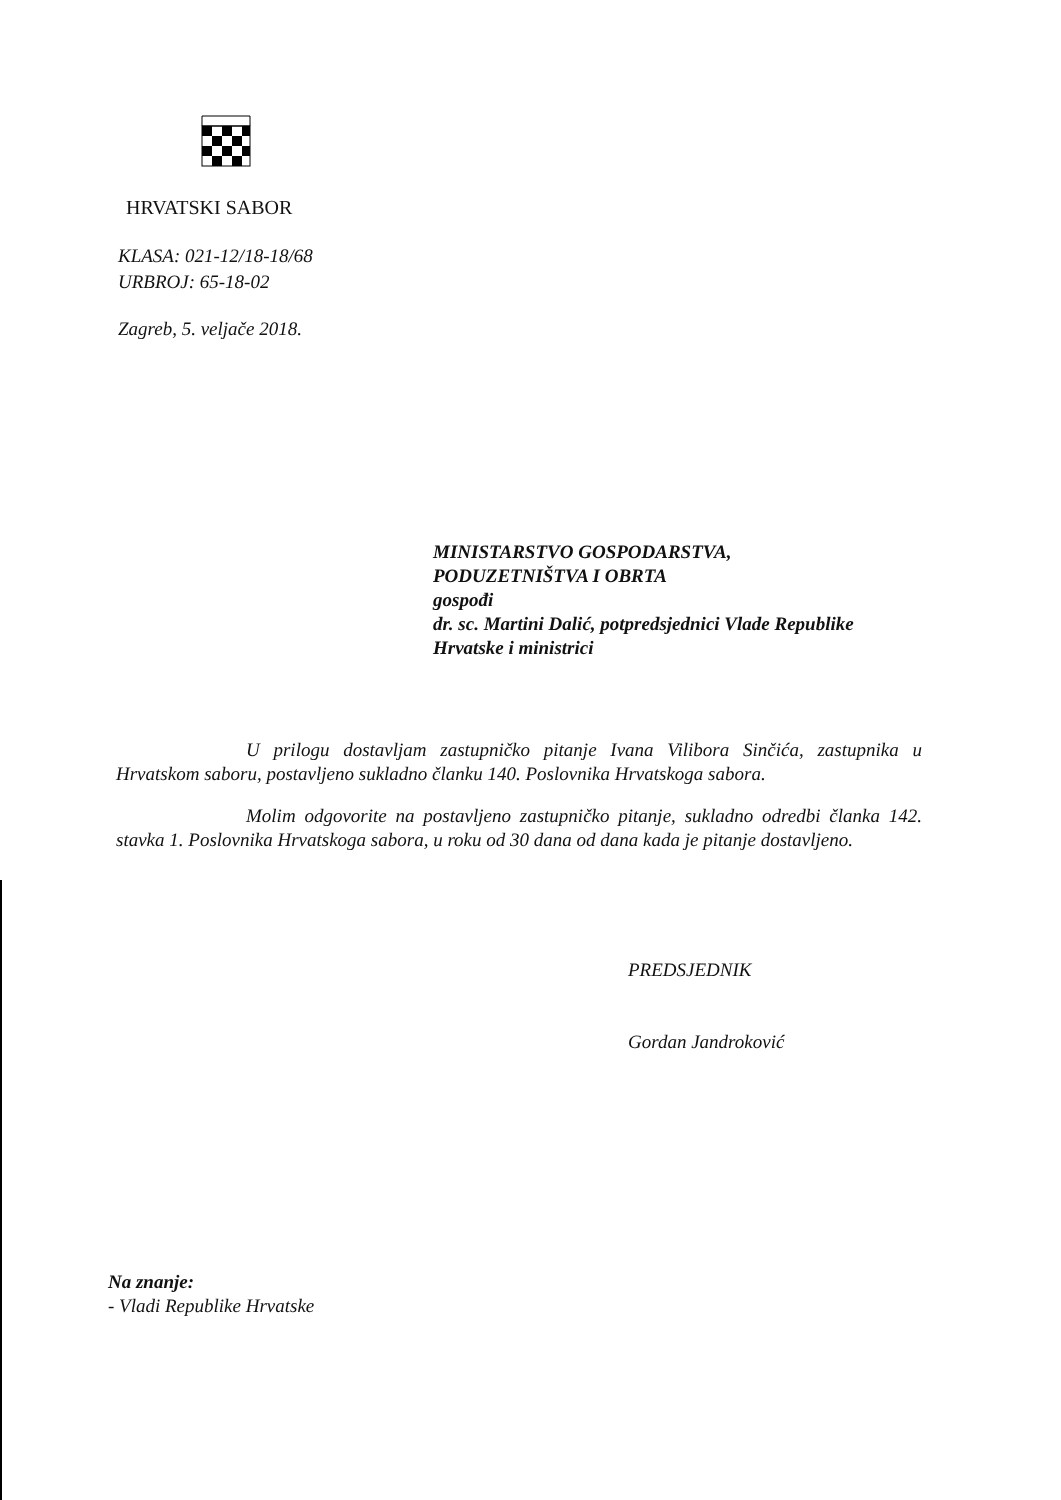HRVATSKI SABOR
KLASA: 021-12/18-18/68
URBROJ: 65-18-02
Zagreb, 5. veljače 2018.
MINISTARSTVO GOSPODARSTVA,
PODUZETNIŠTVA I OBRTA
gospođi
dr. sc. Martini Dalić, potpredsjednici Vlade Republike
Hrvatske i ministrici
U prilogu dostavljam zastupničko pitanje Ivana Vilibora Sinčića, zastupnika u Hrvatskom saboru, postavljeno sukladno članku 140. Poslovnika Hrvatskoga sabora.
Molim odgovorite na postavljeno zastupničko pitanje, sukladno odredbi članka 142. stavka 1. Poslovnika Hrvatskoga sabora, u roku od 30 dana od dana kada je pitanje dostavljeno.
PREDSJEDNIK
Gordan Jandroković
Na znanje:
- Vladi Republike Hrvatske